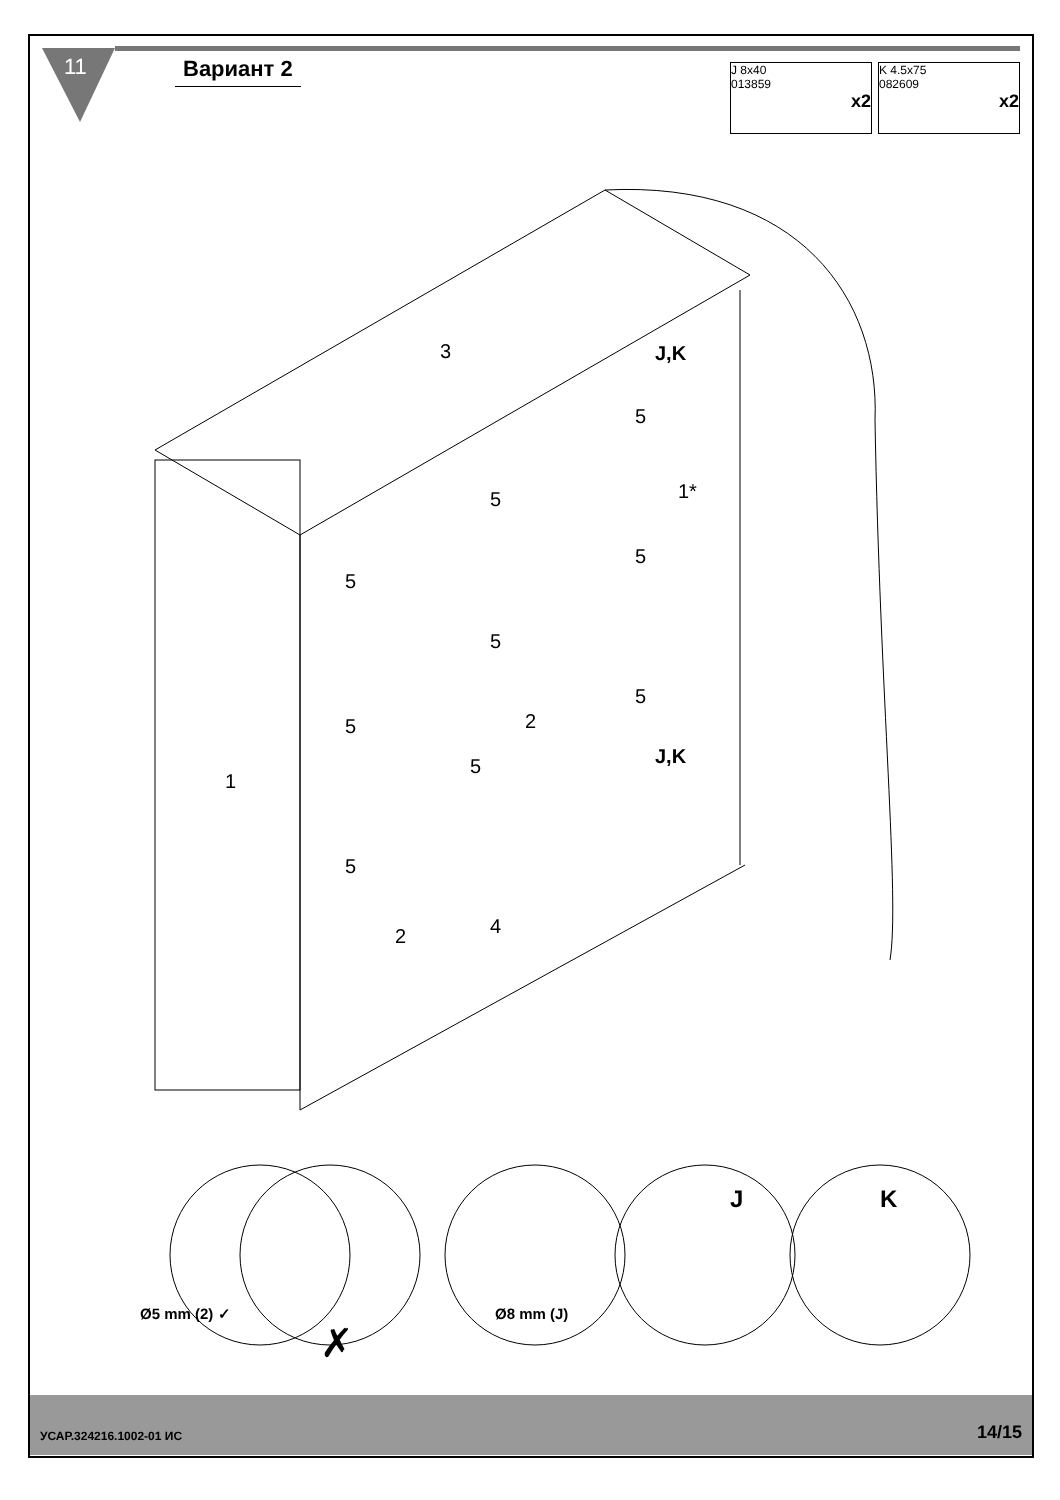11 Вариант 2
J 8x40
013859
x2
K 4.5x75
082609
x2
3 J,K
5
5 1*
5
5
5
5
5 2
5 J,K
1
5
2 4
Ø5 mm (2) ✓
✗
Ø8 mm (J)
J K
УСАР.324216.1002-01 ИС 14/15